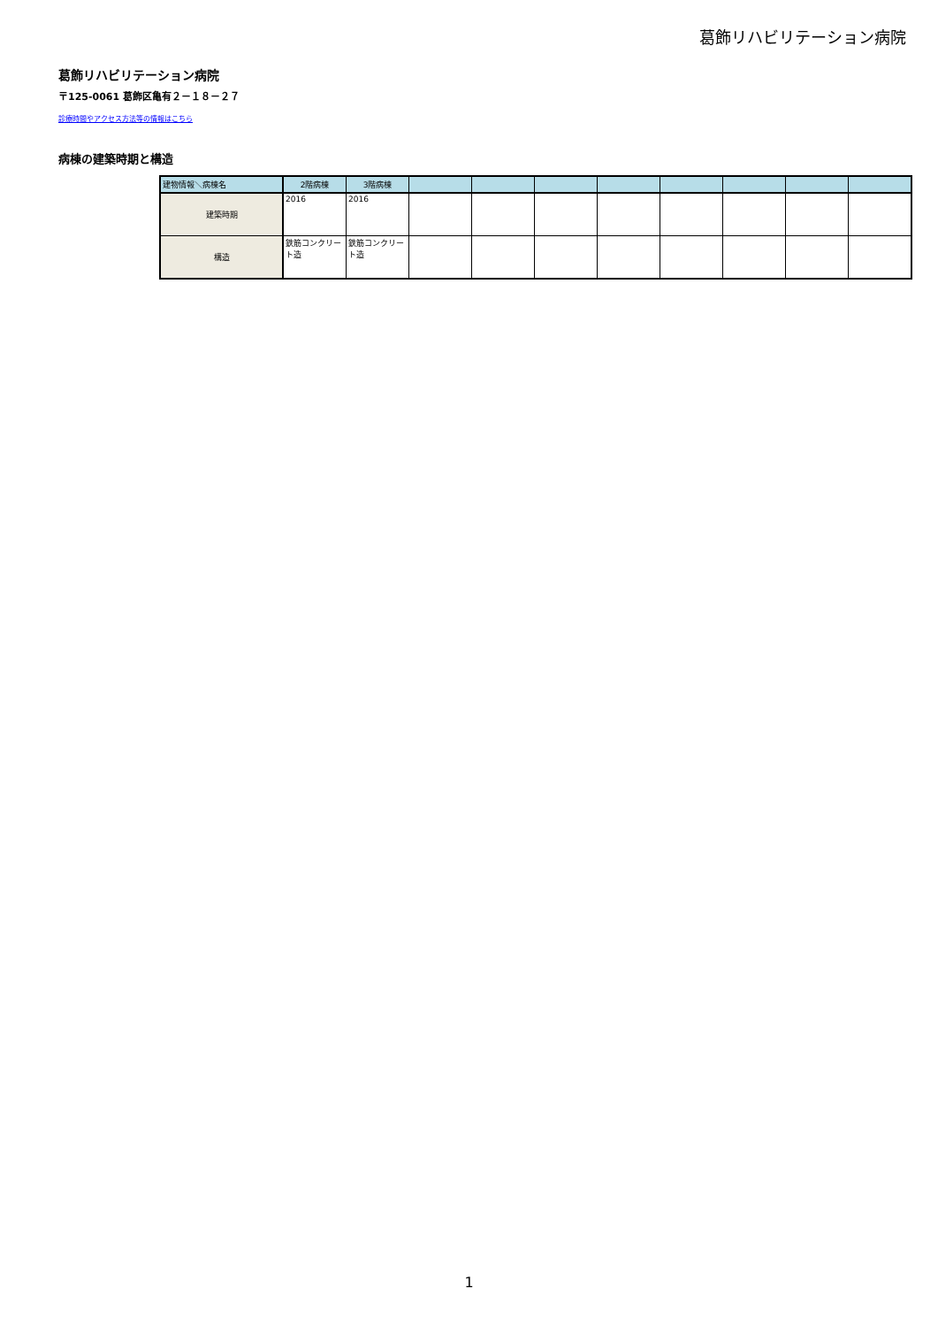葛飾リハビリテーション病院
葛飾リハビリテーション病院
〒125-0061 葛飾区亀有２－１８－２７
診療時間やアクセス方法等の情報はこちら
病棟の建築時期と構造
| 建物情報＼病棟名 | 2階病棟 | 3階病棟 | | | | | | | | |
| --- | --- | --- | --- | --- | --- | --- | --- | --- | --- | --- |
| 建築時期 | 2016 | 2016 | | | | | | | | |
| 構造 | 鉄筋コンクリート造 | 鉄筋コンクリート造 | | | | | | | | |
1